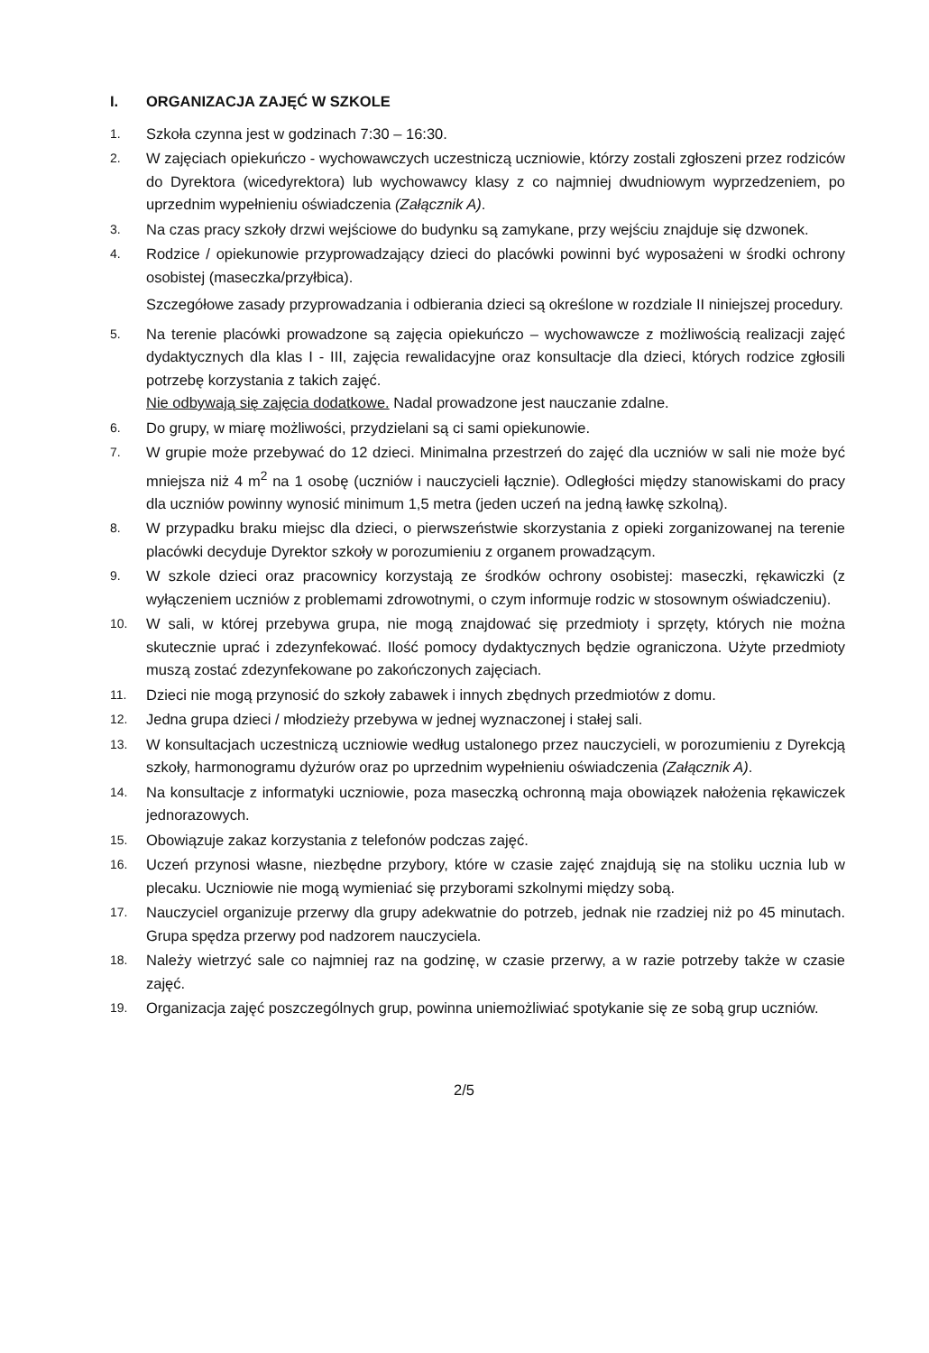I. ORGANIZACJA ZAJĘĆ W SZKOLE
1.
Szkoła czynna jest w godzinach 7:30 – 16:30.
2.
W zajęciach opiekuńczo - wychowawczych uczestniczą uczniowie, którzy zostali zgłoszeni przez rodziców do Dyrektora (wicedyrektora) lub wychowawcy klasy z co najmniej dwudniowym wyprzedzeniem, po uprzednim wypełnieniu oświadczenia (Załącznik A).
3.
Na czas pracy szkoły drzwi wejściowe do budynku są zamykane, przy wejściu znajduje się dzwonek.
4.
Rodzice / opiekunowie przyprowadzający dzieci do placówki powinni być wyposażeni w środki ochrony osobistej (maseczka/przyłbica).
Szczegółowe zasady przyprowadzania i odbierania dzieci są określone w rozdziale II niniejszej procedury.
5.
Na terenie placówki prowadzone są zajęcia opiekuńczo – wychowawcze z możliwością realizacji zajęć dydaktycznych dla klas I - III, zajęcia rewalidacyjne oraz konsultacje dla dzieci, których rodzice zgłosili potrzebę korzystania z takich zajęć.
Nie odbywają się zajęcia dodatkowe. Nadal prowadzone jest nauczanie zdalne.
6.
Do grupy, w miarę możliwości, przydzielani są ci sami opiekunowie.
7.
W grupie może przebywać do 12 dzieci. Minimalna przestrzeń do zajęć dla uczniów w sali nie może być mniejsza niż 4 m<sup>2</sup> na 1 osobę (uczniów i nauczycieli łącznie). Odległości między stanowiskami do pracy dla uczniów powinny wynosić minimum 1,5 metra (jeden uczeń na jedną ławkę szkolną).
8.
W przypadku braku miejsc dla dzieci, o pierwszeństwie skorzystania z opieki zorganizowanej na terenie placówki decyduje Dyrektor szkoły w porozumieniu z organem prowadzącym.
9.
W szkole dzieci oraz pracownicy korzystają ze środków ochrony osobistej: maseczki, rękawiczki (z wyłączeniem uczniów z problemami zdrowotnymi, o czym informuje rodzic w stosownym oświadczeniu).
10.
W sali, w której przebywa grupa, nie mogą znajdować się przedmioty i sprzęty, których nie można skutecznie uprać i zdezynfekować. Ilość pomocy dydaktycznych będzie ograniczona. Użyte przedmioty muszą zostać zdezynfekowane po zakończonych zajęciach.
11.
Dzieci nie mogą przynosić do szkoły zabawek i innych zbędnych przedmiotów z domu.
12.
Jedna grupa dzieci / młodzieży przebywa w jednej wyznaczonej i stałej sali.
13.
W konsultacjach uczestniczą uczniowie według ustalonego przez nauczycieli, w porozumieniu z Dyrekcją szkoły, harmonogramu dyżurów oraz po uprzednim wypełnieniu oświadczenia (Załącznik A).
14.
Na konsultacje z informatyki uczniowie, poza maseczką ochronną maja obowiązek nałożenia rękawiczek jednorazowych.
15.
Obowiązuje zakaz korzystania z telefonów podczas zajęć.
16.
Uczeń przynosi własne, niezbędne przybory, które w czasie zajęć znajdują się na stoliku ucznia lub w plecaku. Uczniowie nie mogą wymieniać się przyborami szkolnymi między sobą.
17.
Nauczyciel organizuje przerwy dla grupy adekwatnie do potrzeb, jednak nie rzadziej niż po 45 minutach. Grupa spędza przerwy pod nadzorem nauczyciela.
18.
Należy wietrzyć sale co najmniej raz na godzinę, w czasie przerwy, a w razie potrzeby także w czasie zajęć.
19.
Organizacja zajęć poszczególnych grup, powinna uniemożliwiać spotykanie się ze sobą grup uczniów.
2/5